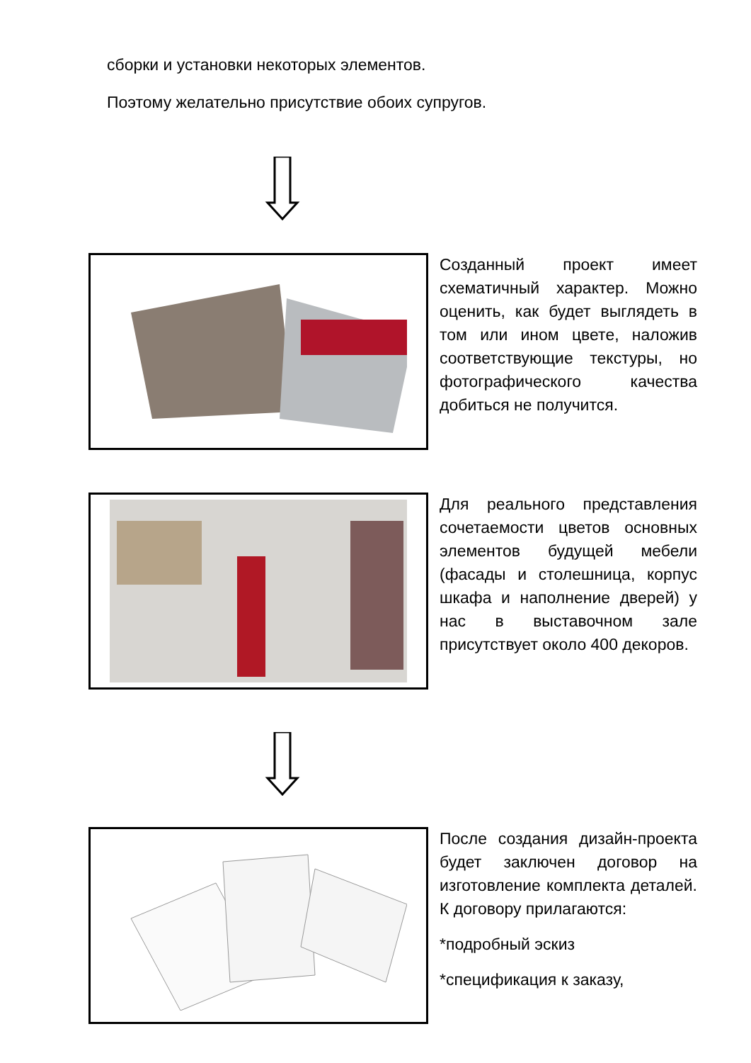сборки и установки некоторых элементов.
Поэтому желательно присутствие обоих супругов.
Созданный проект имеет схематичный характер. Можно оценить, как будет выглядеть в том или ином цвете, наложив соответствующие текстуры, но фотографического качества добиться не получится.
Для реального представления сочетаемости цветов основных элементов будущей мебели (фасады и столешница, корпус шкафа и наполнение дверей) у нас в выставочном зале присутствует около 400 декоров.
После создания дизайн-проекта будет заключен договор на изготовление комплекта деталей. К договору прилагаются:
*подробный эскиз
*спецификация к заказу,